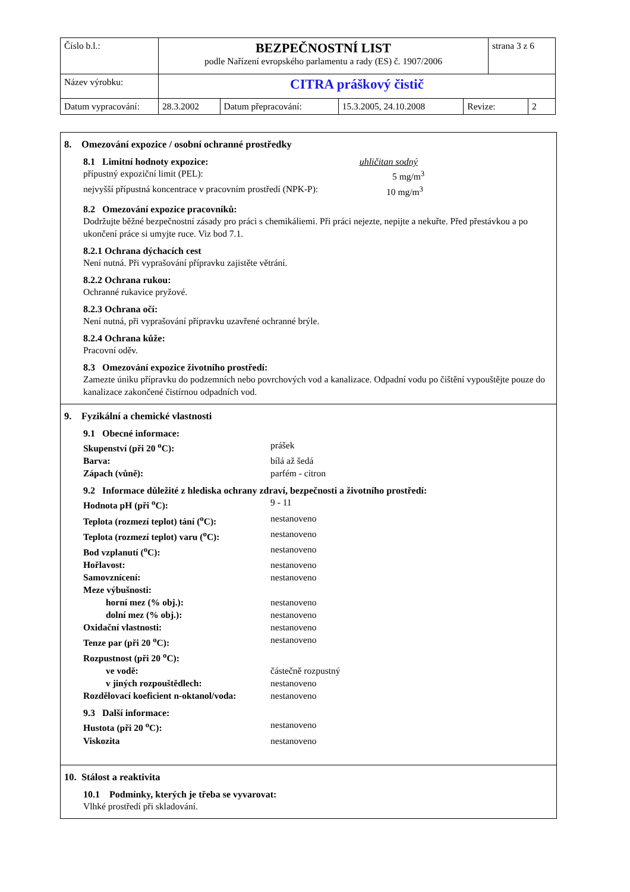| Číslo b.l.: | BEZPEČNOSTNÍ LIST podle Nařízení evropského parlamentu a rady (ES) č. 1907/2006 | | | | strana 3 z 6 | |
| Název výrobku: | CITRA práškový čistič | | | | | |
| Datum vypracování: | 28.3.2002 | Datum přepracování: | 15.3.2005, 24.10.2008 | Revize: | | 2 |
8. Omezování expozice / osobní ochranné prostředky
8.1 Limitní hodnoty expozice: uhličitan sodný
přípustný expoziční limit (PEL): 5 mg/m<sup>3</sup>
nejvyšší přípustná koncentrace v pracovním prostředí (NPK-P): 10 mg/m<sup>3</sup>
8.2 Omezování expozice pracovníků:
Dodržujte běžné bezpečnostní zásady pro práci s chemikáliemi. Při práci nejezte, nepijte a nekuřte. Před přestávkou a po ukončení práce si umyjte ruce. Viz bod 7.1.
8.2.1 Ochrana dýchacích cest
Není nutná. Při vyprašování přípravku zajistěte větrání.
8.2.2 Ochrana rukou:
Ochranné rukavice pryžové.
8.2.3 Ochrana očí:
Není nutná, při vyprašování přípravku uzavřené ochranné brýle.
8.2.4 Ochrana kůže:
Pracovní oděv.
8.3 Omezování expozice životního prostředí:
Zamezte úniku přípravku do podzemních nebo povrchových vod a kanalizace. Odpadní vodu po čištění vypouštějte pouze do kanalizace zakončené čistírnou odpadních vod.
9. Fyzikální a chemické vlastnosti
9.1 Obecné informace:
Skupenství (při 20 <sup>o</sup>C): prášek
Barva: bílá až šedá
Zápach (vůně): parfém - citron
9.2 Informace důležité z hlediska ochrany zdraví, bezpečnosti a životního prostředí:
Hodnota pH (při <sup>o</sup>C): 9 - 11
Teplota (rozmezí teplot) tání (<sup>o</sup>C): nestanoveno
Teplota (rozmezí teplot) varu (<sup>o</sup>C): nestanoveno
Bod vzplanutí (<sup>o</sup>C): nestanoveno
Hořlavost: nestanoveno
Samovznícení: nestanoveno
Meze výbušnosti:
horní mez (% obj.): nestanoveno
dolní mez (% obj.): nestanoveno
Oxidační vlastnosti: nestanoveno
Tenze par (při 20 <sup>o</sup>C): nestanoveno
Rozpustnost (při 20 <sup>o</sup>C):
ve vodě: částečně rozpustný
v jiných rozpouštědlech: nestanoveno
Rozdělovací koeficient n-oktanol/voda: nestanoveno
9.3 Další informace:
Hustota (při 20 <sup>o</sup>C): nestanoveno
Viskozita nestanoveno
10. Stálost a reaktivita
10.1 Podmínky, kterých je třeba se vyvarovat:
Vlhké prostředí při skladování.